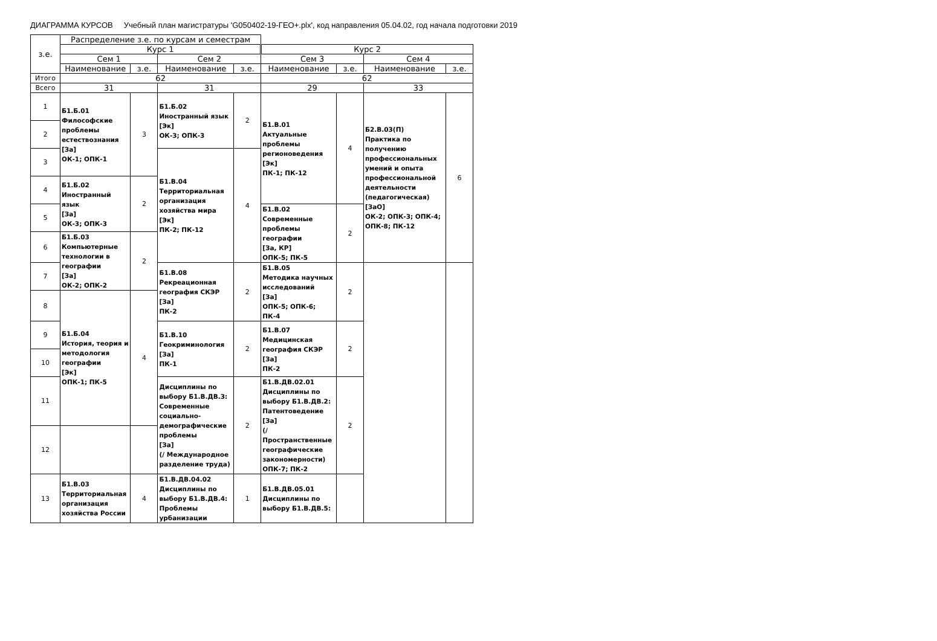ДИАГРАММА КУРСОВ Учебный план магистратуры 'G050402-19-ГЕО+.plx', код направления 05.04.02, год начала подготовки 2019
| з.е. | Распределение з.е. по курсам и семестрам | | | | | | | |
| --- | --- | --- | --- | --- | --- | --- | --- | --- |
| | Курс 1 | | | | Курс 2 | | | |
| | Сем 1 | | Сем 2 | | Сем 3 | | Сем 4 | |
| | Наименование | з.е. | Наименование | з.е. | Наименование | з.е. | Наименование | з.е. |
| Итого | 62 | | | | 62 | | | |
| Всего | 31 | | 31 | | 29 | | 33 | |
| 1 | Б1.Б.01 Философские проблемы естествознания [За] ОК-1; ОПК-1 | 3 | Б1.Б.02 Иностранный язык [Эк] ОК-3; ОПК-3 | 2 | Б1.В.01 Актуальные проблемы регионоведения [Эк] ПК-1; ПК-12 | 4 | Б2.В.03(П) Практика по получению профессиональных умений и опыта профессиональной деятельности (педагогическая) [ЗаО] ОК-2; ОПК-3; ОПК-4; ОПК-8; ПК-12 | 6 |
| 2 | | | | | | | | |
| 3 | | | Б1.В.04 Территориальная организация хозяйства мира [Эк] ПК-2; ПК-12 | 4 | | | | |
| 4 | Б1.Б.02 Иностранный язык [За] ОК-3; ОПК-3 | 2 | | | | | | |
| 5 | | | | | Б1.В.02 Современные проблемы географии [За, КР] ОПК-5; ПК-5 | 2 | | |
| 6 | Б1.Б.03 Компьютерные технологии в географии [За] ОК-2; ОПК-2 | 2 | | | | | | |
| 7 | | | Б1.В.08 Рекреационная география СКЭР [За] ПК-2 | 2 | Б1.В.05 Методика научных исследований [За] ОПК-5; ОПК-6; ПК-4 | 2 | | |
| 8 | Б1.Б.04 История, теория и методология географии [Эк] ОПК-1; ПК-5 | 4 | | | | | | |
| 9 | | | Б1.В.10 Геокриминология [За] ПК-1 | 2 | Б1.В.07 Медицинская география СКЭР [За] ПК-2 | 2 | | |
| 10 | | | | | | | | |
| 11 | | | Дисциплины по выбору Б1.В.ДВ.3: Современные социально-демографические проблемы [За] (/ Международное разделение труда) | 2 | Б1.В.ДВ.02.01 Дисциплины по выбору Б1.В.ДВ.2: Патентоведение [За] (/ Пространственные географические закономерности) ОПК-7; ПК-2 | 2 | | |
| 12 | | | | | | | | |
| 13 | Б1.В.03 Территориальная организация хозяйства России | 4 | Б1.В.ДВ.04.02 Дисциплины по выбору Б1.В.ДВ.4: Проблемы урбанизации | 1 | Б1.В.ДВ.05.01 Дисциплины по выбору Б1.В.ДВ.5: | | | |